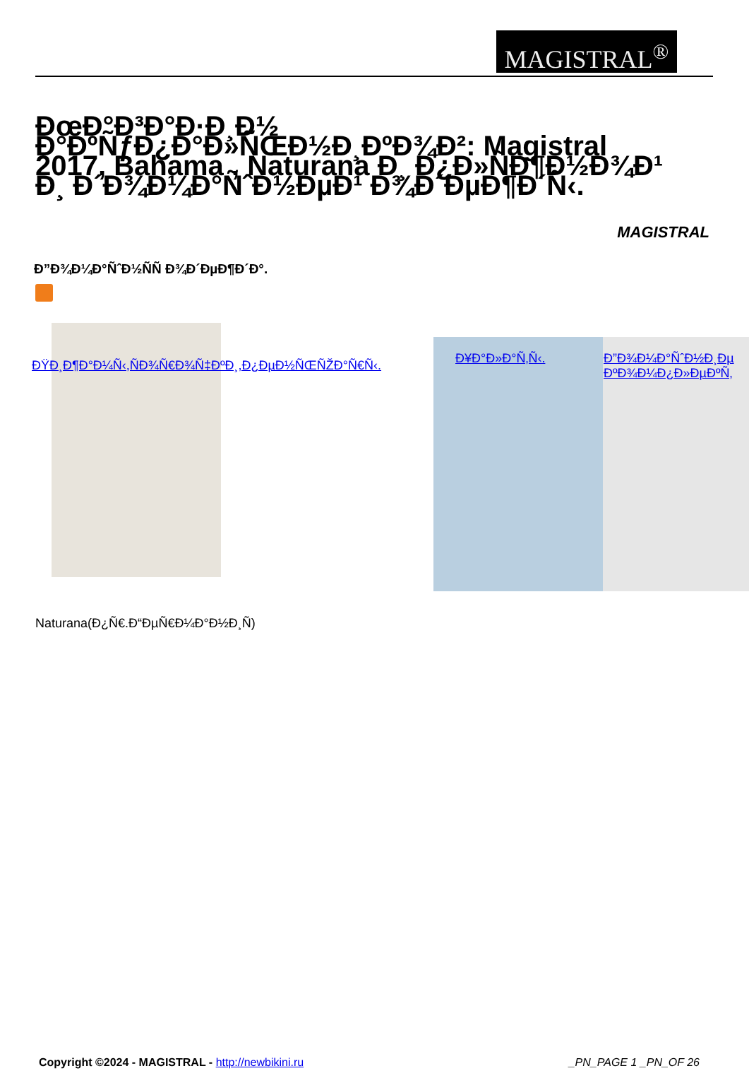MAGISTRAL<sup>®</sup>
ÐœÐ°Ð³Ð°Ð·Ð¸Ð½ Ð°ÐºÑƒÐ¿Ð°Ð»ÑŒÐ½Ð¸ÐºÐ¾Ð²: Magistral 2017, Bahama , Naturana Ð¸ Ð¿Ð»ÑÐ¶Ð½Ð¾Ð¹ Ð¸ Ð´Ð¾Ð¼Ð°ÑˆÐ½ÐµÐ¹ Ð¾Ð´ÐµÐ¶Ð´Ñ‹.
MAGISTRAL
Ð”Ð¾Ð¼Ð°ÑˆÐ½ÑÑ Ð¾Ð´ÐµÐ¶Ð´Ð°.
ÐŸÐ¸Ð¶Ð°Ð¼Ñ‹,ÑÐ¾Ñ€Ð¾Ñ‡ÐºÐ¸,Ð¿ÐµÐ½ÑŒÑŽÐ°Ñ€Ñ‹.
Ð¥Ð°Ð»Ð°Ñ‚Ñ‹.
Ð”Ð¾Ð¼Ð°ÑˆÐ½Ð¸Ðµ ÐºÐ¾Ð¼Ð¿Ð»ÐµÐºÑ‚
Naturana(Ð¿Ñ€.Ð“ÐµÑ€Ð¼Ð°Ð½Ð¸Ñ)
Copyright ©2024 - MAGISTRAL - http://newbikini.ru _PN_PAGE 1 _PN_OF 26